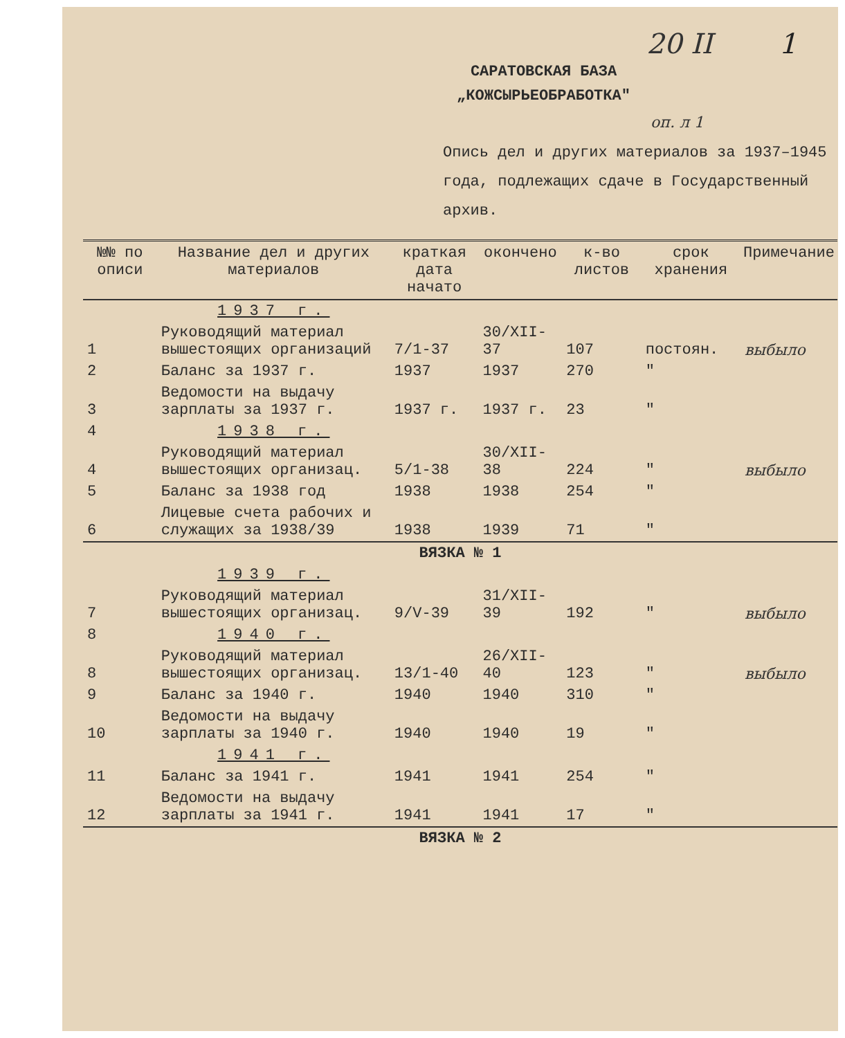20 II 1
САРАТОВСКАЯ БАЗА
„КОЖСЫРЬЕОБРАБОТКА"
оп. л 1
Опись дел и других материалов за 1937–1945 года, подлежащих сдаче в Государственный архив.
| №№ по описи | Название дел и других материалов | краткая дата начато | окончено | к-во листов | срок хранения | Примечание |
| --- | --- | --- | --- | --- | --- | --- |
| | 1937 г. | | | | | |
| 1 | Руководящий материал вышестоящих организаций | 7/1-37 | 30/XII-37 | 107 | постоян. | выбыло |
| 2 | Баланс за 1937 г. | 1937 | 1937 | 270 | " | |
| 3 | Ведомости на выдачу зарплаты за 1937 г. | 1937 г. | 1937 г. | 23 | " | |
| 4 | 1938 г. | | | | | |
| 4 | Руководящий материал вышестоящих организац. | 5/1-38 | 30/XII-38 | 224 | " | выбыло |
| 5 | Баланс за 1938 год | 1938 | 1938 | 254 | " | |
| 6 | Лицевые счета рабочих и служащих за 1938/39 | 1938 | 1939 | 71 | " | |
| ВЯЗКА № 1 | | | | | | |
| | 1939 г. | | | | | |
| 7 | Руководящий материал вышестоящих организац. | 9/V-39 | 31/XII-39 | 192 | " | выбыло |
| 8 | 1940 г. | | | | | |
| 8 | Руководящий материал вышестоящих организац. | 13/1-40 | 26/XII-40 | 123 | " | выбыло |
| 9 | Баланс за 1940 г. | 1940 | 1940 | 310 | " | |
| 10 | Ведомости на выдачу зарплаты за 1940 г. | 1940 | 1940 | 19 | " | |
| | 1941 г. | | | | | |
| 11 | Баланс за 1941 г. | 1941 | 1941 | 254 | " | |
| 12 | Ведомости на выдачу зарплаты за 1941 г. | 1941 | 1941 | 17 | " | |
| ВЯЗКА № 2 | | | | | | |